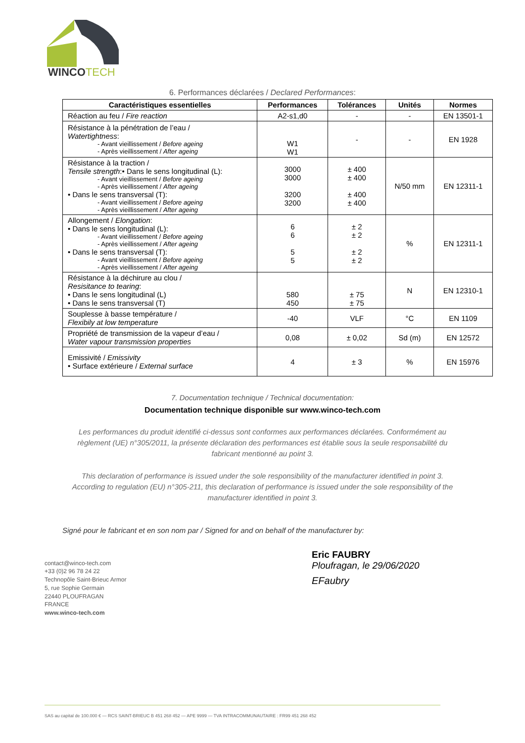WINCOTECH
6. Performances déclarées / Declared Performances:
| Caractéristiques essentielles | Performances | Tolérances | Unités | Normes |
| --- | --- | --- | --- | --- |
| Réaction au feu / Fire reaction | A2-s1,d0 | - | - | EN 13501-1 |
| Résistance à la pénétration de l’eau / Watertightness : - Avant vieillissement / Before ageing - Après vieillissement / After ageing | W1 W1 | - | - | EN 1928 |
| Résistance à la traction / Tensile strength : • Dans le sens longitudinal (L): - Avant vieillissement / Before ageing - Après vieillissement / After ageing • Dans le sens transversal (T): - Avant vieillissement / Before ageing - Après vieillissement / After ageing | 3000 3000 3200 3200 | ± 400 ± 400 ± 400 ± 400 | N/50 mm | EN 12311-1 |
| Allongement / Elongation : • Dans le sens longitudinal (L): - Avant vieillissement / Before ageing - Après vieillissement / After ageing • Dans le sens transversal (T): - Avant vieillissement / Before ageing - Après vieillissement / After ageing | 6 6 5 5 | ± 2 ± 2 ± 2 ± 2 | % | EN 12311-1 |
| Résistance à la déchirure au clou / Resisitance to tearing : • Dans le sens longitudinal (L) • Dans le sens transversal (T) | 580 450 | ± 75 ± 75 | N | EN 12310-1 |
| Souplesse à basse température / Flexibily at low temperature | -40 | VLF | °C | EN 1109 |
| Propriété de transmission de la vapeur d’eau / Water vapour transmission properties | 0,08 | ± 0,02 | Sd (m) | EN 12572 |
| Emissivité / Emissivity • Surface extérieure / External surface | 4 | ± 3 | % | EN 15976 |
7. Documentation technique / Technical documentation:
Documentation technique disponible sur www.winco-tech.com
Les performances du produit identifié ci-dessus sont conformes aux performances déclarées. Conformément au règlement (UE) n°305/2011, la présente déclaration des performances est établie sous la seule responsabilité du fabricant mentionné au point 3.
This declaration of performance is issued under the sole responsibility of the manufacturer identified in point 3. According to regulation (EU) n°305-211, this declaration of performance is issued under the sole responsibility of the manufacturer identified in point 3.
Signé pour le fabricant et en son nom par / Signed for and on behalf of the manufacturer by:
contact@winco-tech.com
+33 (0)2 96 78 24 22
Technopôle Saint-Brieuc Armor
5, rue Sophie Germain
22440 PLOUFRAGAN
FRANCE
www.winco-tech.com
Eric FAUBRY
Ploufragan, le 29/06/2020
EFaubry
SAS au capital de 100.000 € — RCS SAINT-BRIEUC B 451 268 452 — APE 9999 — TVA INTRACOMMUNAUTAIRE : FR99 451 268 452